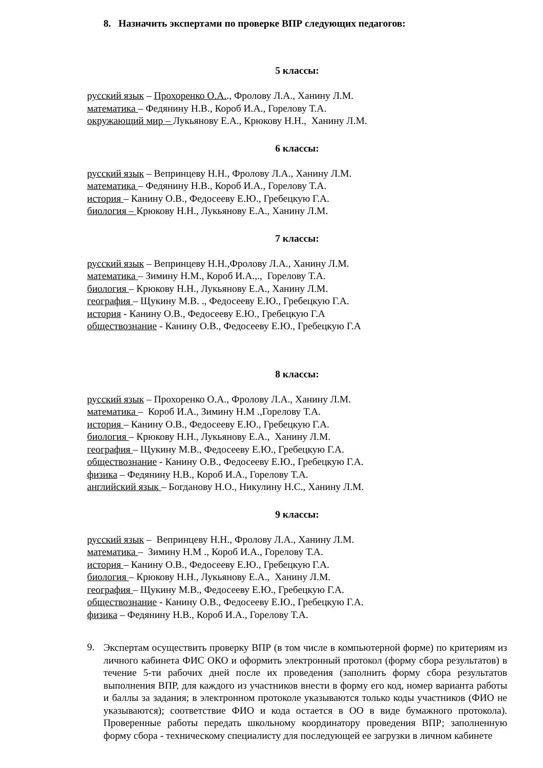8. Назначить экспертами по проверке ВПР следующих педагогов:
5 классы:
русский язык – Прохоренко О.А.., Фролову Л.А., Ханину Л.М.
математика – Федянину Н.В., Короб И.А., Горелову Т.А.
окружающий мир – Лукьянову Е.А., Крюкову Н.Н., Ханину Л.М.
6 классы:
русский язык – Вепринцеву Н.Н., Фролову Л.А., Ханину Л.М.
математика – Федянину Н.В., Короб И.А., Горелову Т.А.
история – Канину О.В., Федосееву Е.Ю., Гребецкую Г.А.
биология – Крюкову Н.Н., Лукьянову Е.А., Ханину Л.М.
7 классы:
русский язык – Вепринцеву Н.Н.,Фролову Л.А., Ханину Л.М.
математика – Зимину Н.М., Короб И.А.,., Горелову Т.А.
биология – Крюкову Н.Н., Лукьянову Е.А., Ханину Л.М.
география – Щукину М.В. ., Федосееву Е.Ю., Гребецкую Г.А.
история - Канину О.В., Федосееву Е.Ю., Гребецкую Г.А
обществознание - Канину О.В., Федосееву Е.Ю., Гребецкую Г.А
8 классы:
русский язык – Прохоренко О.А., Фролову Л.А., Ханину Л.М.
математика – Короб И.А., Зимину Н.М .,Горелову Т.А.
история – Канину О.В., Федосееву Е.Ю., Гребецкую Г.А.
биология – Крюкову Н.Н., Лукьянову Е.А., Ханину Л.М.
география – Щукину М.В., Федосееву Е.Ю., Гребецкую Г.А.
обществознание - Канину О.В., Федосееву Е.Ю., Гребецкую Г.А.
физика – Федянину Н.В., Короб И.А., Горелову Т.А.
английский язык – Богданову Н.О., Никулину Н.С., Ханину Л.М.
9 классы:
русский язык – Вепринцеву Н.Н., Фролову Л.А., Ханину Л.М.
математика – Зимину Н.М ., Короб И.А., Горелову Т.А.
история – Канину О.В., Федосееву Е.Ю., Гребецкую Г.А.
биология – Крюкову Н.Н., Лукьянову Е.А., Ханину Л.М.
география – Щукину М.В., Федосееву Е.Ю., Гребецкую Г.А.
обществознание - Канину О.В., Федосееву Е.Ю., Гребецкую Г.А.
физика – Федянину Н.В., Короб И.А., Горелову Т.А.
9.
Экспертам осуществить проверку ВПР (в том числе в компьютерной форме) по критериям из личного кабинета ФИС ОКО и оформить электронный протокол (форму сбора результатов) в течение 5-ти рабочих дней после их проведения (заполнить форму сбора результатов выполнения ВПР, для каждого из участников внести в форму его код, номер варианта работы и баллы за задания; в электронном протоколе указываются только коды участников (ФИО не указываются); соответствие ФИО и кода остается в ОО в виде бумажного протокола). Проверенные работы передать школьному координатору проведения ВПР; заполненную форму сбора - техническому специалисту для последующей ее загрузки в личном кабинете